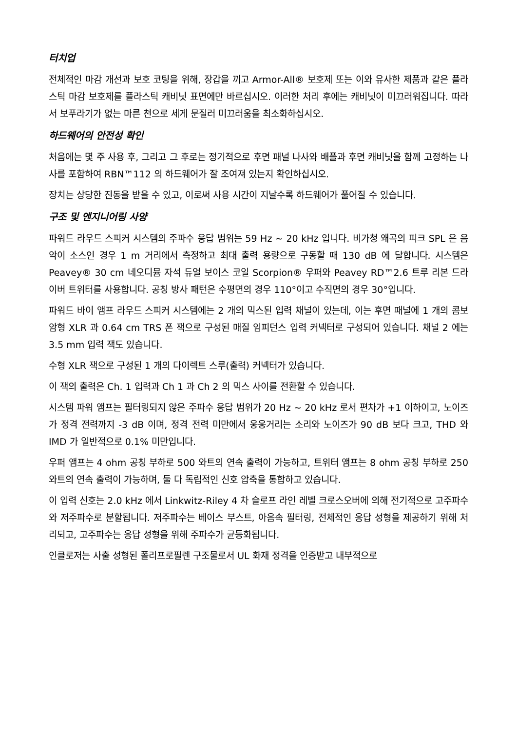터치업
전체적인 마감 개선과 보호 코팅을 위해, 장갑을 끼고 Armor-All® 보호제 또는 이와 유사한 제품과 같은 플라스틱 마감 보호제를 플라스틱 캐비닛 표면에만 바르십시오. 이러한 처리 후에는 캐비닛이 미끄러워집니다. 따라서 보푸라기가 없는 마른 천으로 세게 문질러 미끄러움을 최소화하십시오.
하드웨어의 안전성 확인
처음에는 몇 주 사용 후, 그리고 그 후로는 정기적으로 후면 패널 나사와 배플과 후면 캐비닛을 함께 고정하는 나사를 포함하여 RBN™112 의 하드웨어가 잘 조여져 있는지 확인하십시오.
장치는 상당한 진동을 받을 수 있고, 이로써 사용 시간이 지날수록 하드웨어가 풀어질 수 있습니다.
구조 및 엔지니어링 사양
파워드 라우드 스피커 시스템의 주파수 응답 범위는 59 Hz ~ 20 kHz 입니다. 비가청 왜곡의 피크 SPL 은 음악이 소스인 경우 1 m 거리에서 측정하고 최대 출력 용량으로 구동할 때 130 dB 에 달합니다. 시스템은 Peavey® 30 cm 네오디뮴 자석 듀얼 보이스 코일 Scorpion® 우퍼와 Peavey RD™2.6 트루 리본 드라이버 트위터를 사용합니다. 공칭 방사 패턴은 수평면의 경우 110°이고 수직면의 경우 30°입니다.
파워드 바이 앰프 라우드 스피커 시스템에는 2 개의 믹스된 입력 채널이 있는데, 이는 후면 패널에 1 개의 콤보 암형 XLR 과 0.64 cm TRS 폰 잭으로 구성된 매질 임피던스 입력 커넥터로 구성되어 있습니다. 채널 2 에는 3.5 mm 입력 잭도 있습니다.
수형 XLR 잭으로 구성된 1 개의 다이렉트 스루(출력) 커넥터가 있습니다.
이 잭의 출력은 Ch. 1 입력과 Ch 1 과 Ch 2 의 믹스 사이를 전환할 수 있습니다.
시스템 파워 앰프는 필터링되지 않은 주파수 응답 범위가 20 Hz ~ 20 kHz 로서 편차가 +1 이하이고, 노이즈가 정격 전력까지 -3 dB 이며, 정격 전력 미만에서 웅웅거리는 소리와 노이즈가 90 dB 보다 크고, THD 와 IMD 가 일반적으로 0.1% 미만입니다.
우퍼 앰프는 4 ohm 공칭 부하로 500 와트의 연속 출력이 가능하고, 트위터 앰프는 8 ohm 공칭 부하로 250 와트의 연속 출력이 가능하며, 둘 다 독립적인 신호 압축을 통합하고 있습니다.
이 입력 신호는 2.0 kHz 에서 Linkwitz-Riley 4 차 슬로프 라인 레벨 크로스오버에 의해 전기적으로 고주파수와 저주파수로 분할됩니다. 저주파수는 베이스 부스트, 아음속 필터링, 전체적인 응답 성형을 제공하기 위해 처리되고, 고주파수는 응답 성형을 위해 주파수가 균등화됩니다.
인클로저는 사출 성형된 폴리프로필렌 구조물로서 UL 화재 정격을 인증받고 내부적으로